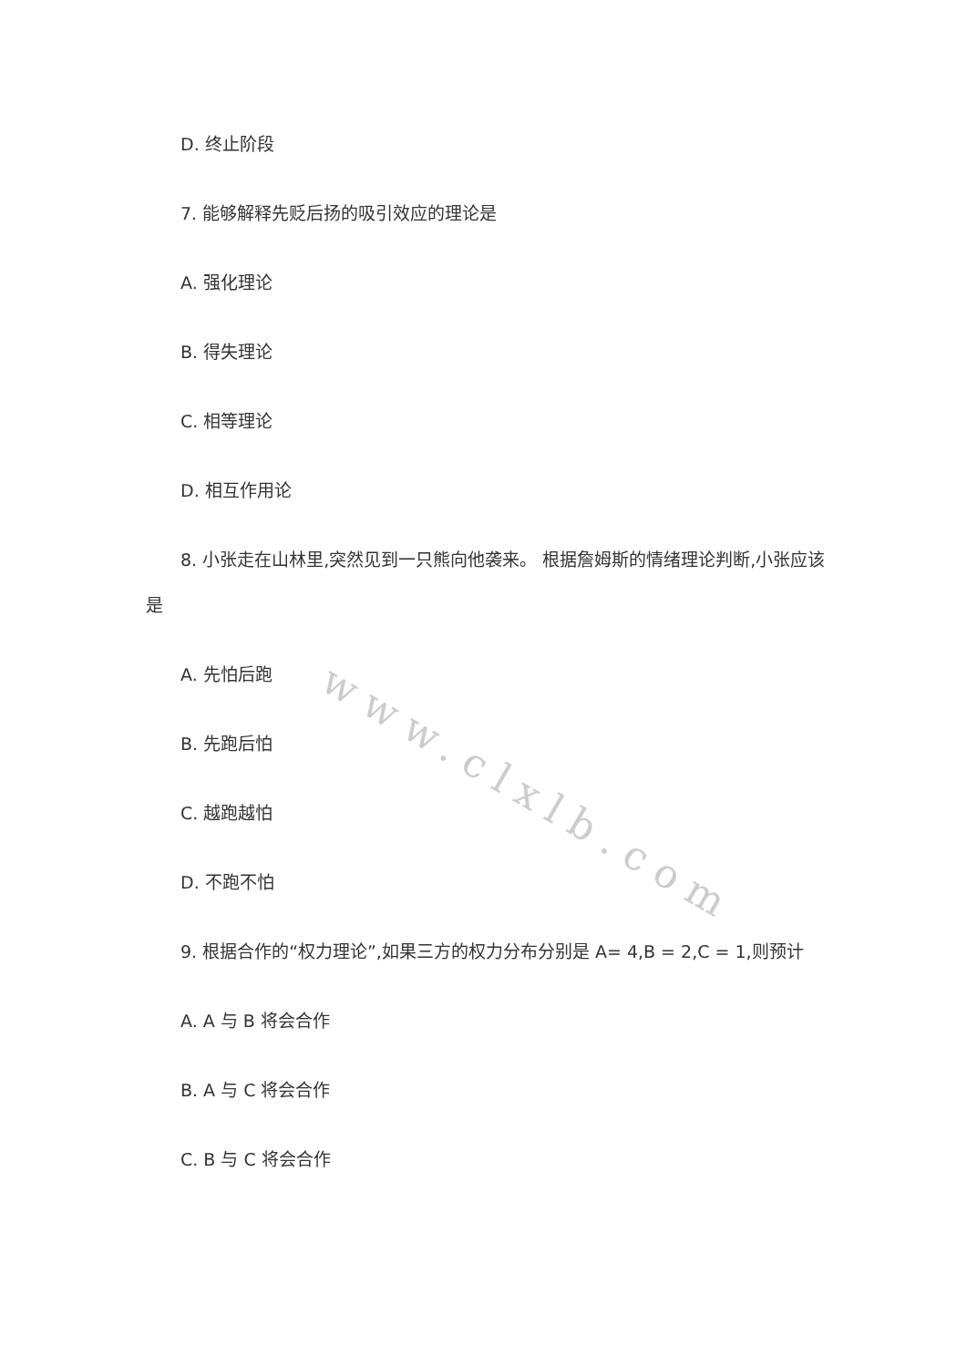www.clxlb.com
D. 终止阶段
7. 能够解释先贬后扬的吸引效应的理论是
A. 强化理论
B. 得失理论
C. 相等理论
D. 相互作用论
8. 小张走在山林里,突然见到一只熊向他袭来。 根据詹姆斯的情绪理论判断,小张应该是
A. 先怕后跑
B. 先跑后怕
C. 越跑越怕
D. 不跑不怕
9. 根据合作的“权力理论”,如果三方的权力分布分别是 A= 4,B = 2,C = 1,则预计
A. A 与 B 将会合作
B. A 与 C 将会合作
C. B 与 C 将会合作